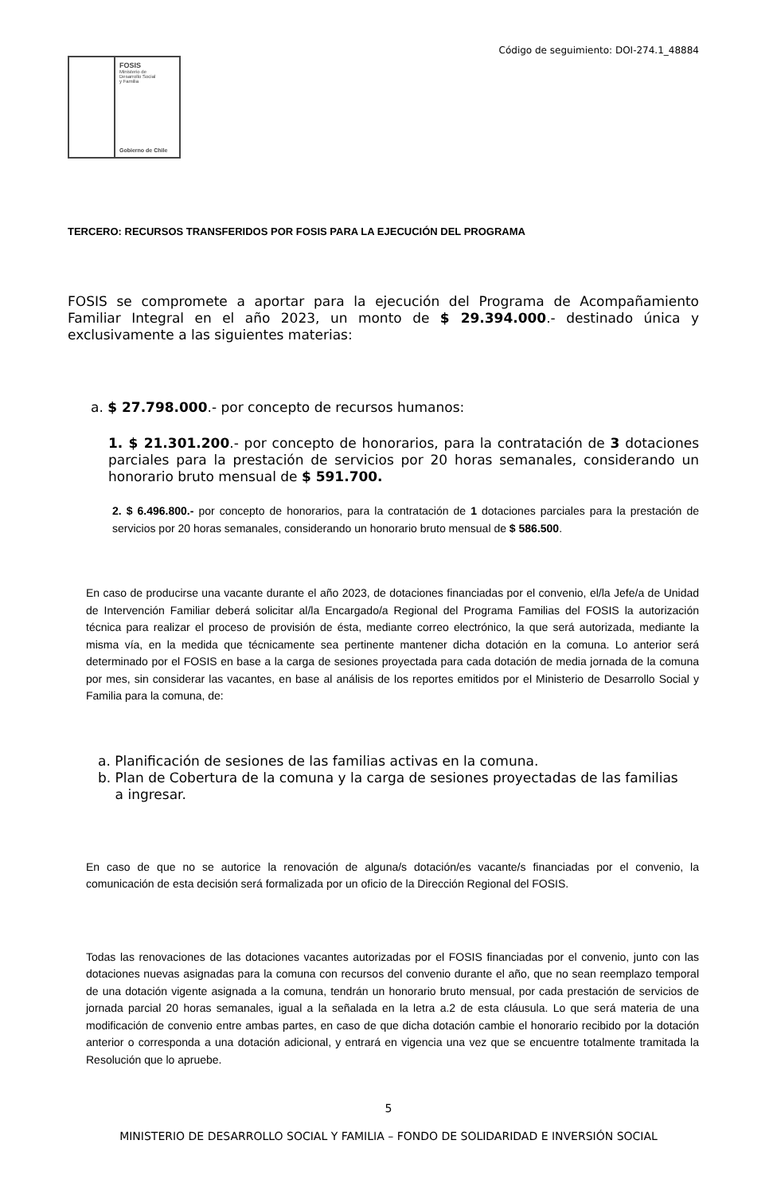Código de seguimiento: DOI-274.1_48884
FOSIS
Ministerio de
Desarrollo Social
y Familia
Gobierno de Chile
TERCERO: RECURSOS TRANSFERIDOS POR FOSIS PARA LA EJECUCIÓN DEL PROGRAMA
FOSIS se compromete a aportar para la ejecución del Programa de Acompañamiento Familiar Integral en el año 2023, un monto de $ 29.394.000.- destinado única y exclusivamente a las siguientes materias:
a. $ 27.798.000.- por concepto de recursos humanos:
1. $ 21.301.200.- por concepto de honorarios, para la contratación de 3 dotaciones parciales para la prestación de servicios por 20 horas semanales, considerando un honorario bruto mensual de $ 591.700.
2. $ 6.496.800.- por concepto de honorarios, para la contratación de 1 dotaciones parciales para la prestación de servicios por 20 horas semanales, considerando un honorario bruto mensual de $ 586.500.
En caso de producirse una vacante durante el año 2023, de dotaciones financiadas por el convenio, el/la Jefe/a de Unidad de Intervención Familiar deberá solicitar al/la Encargado/a Regional del Programa Familias del FOSIS la autorización técnica para realizar el proceso de provisión de ésta, mediante correo electrónico, la que será autorizada, mediante la misma vía, en la medida que técnicamente sea pertinente mantener dicha dotación en la comuna. Lo anterior será determinado por el FOSIS en base a la carga de sesiones proyectada para cada dotación de media jornada de la comuna por mes, sin considerar las vacantes, en base al análisis de los reportes emitidos por el Ministerio de Desarrollo Social y Familia para la comuna, de:
a. Planificación de sesiones de las familias activas en la comuna.
b. Plan de Cobertura de la comuna y la carga de sesiones proyectadas de las familias
a ingresar.
En caso de que no se autorice la renovación de alguna/s dotación/es vacante/s financiadas por el convenio, la comunicación de esta decisión será formalizada por un oficio de la Dirección Regional del FOSIS.
Todas las renovaciones de las dotaciones vacantes autorizadas por el FOSIS financiadas por el convenio, junto con las dotaciones nuevas asignadas para la comuna con recursos del convenio durante el año, que no sean reemplazo temporal de una dotación vigente asignada a la comuna, tendrán un honorario bruto mensual, por cada prestación de servicios de jornada parcial 20 horas semanales, igual a la señalada en la letra a.2 de esta cláusula. Lo que será materia de una modificación de convenio entre ambas partes, en caso de que dicha dotación cambie el honorario recibido por la dotación anterior o corresponda a una dotación adicional, y entrará en vigencia una vez que se encuentre totalmente tramitada la Resolución que lo apruebe.
5
MINISTERIO DE DESARROLLO SOCIAL Y FAMILIA – FONDO DE SOLIDARIDAD E INVERSIÓN SOCIAL